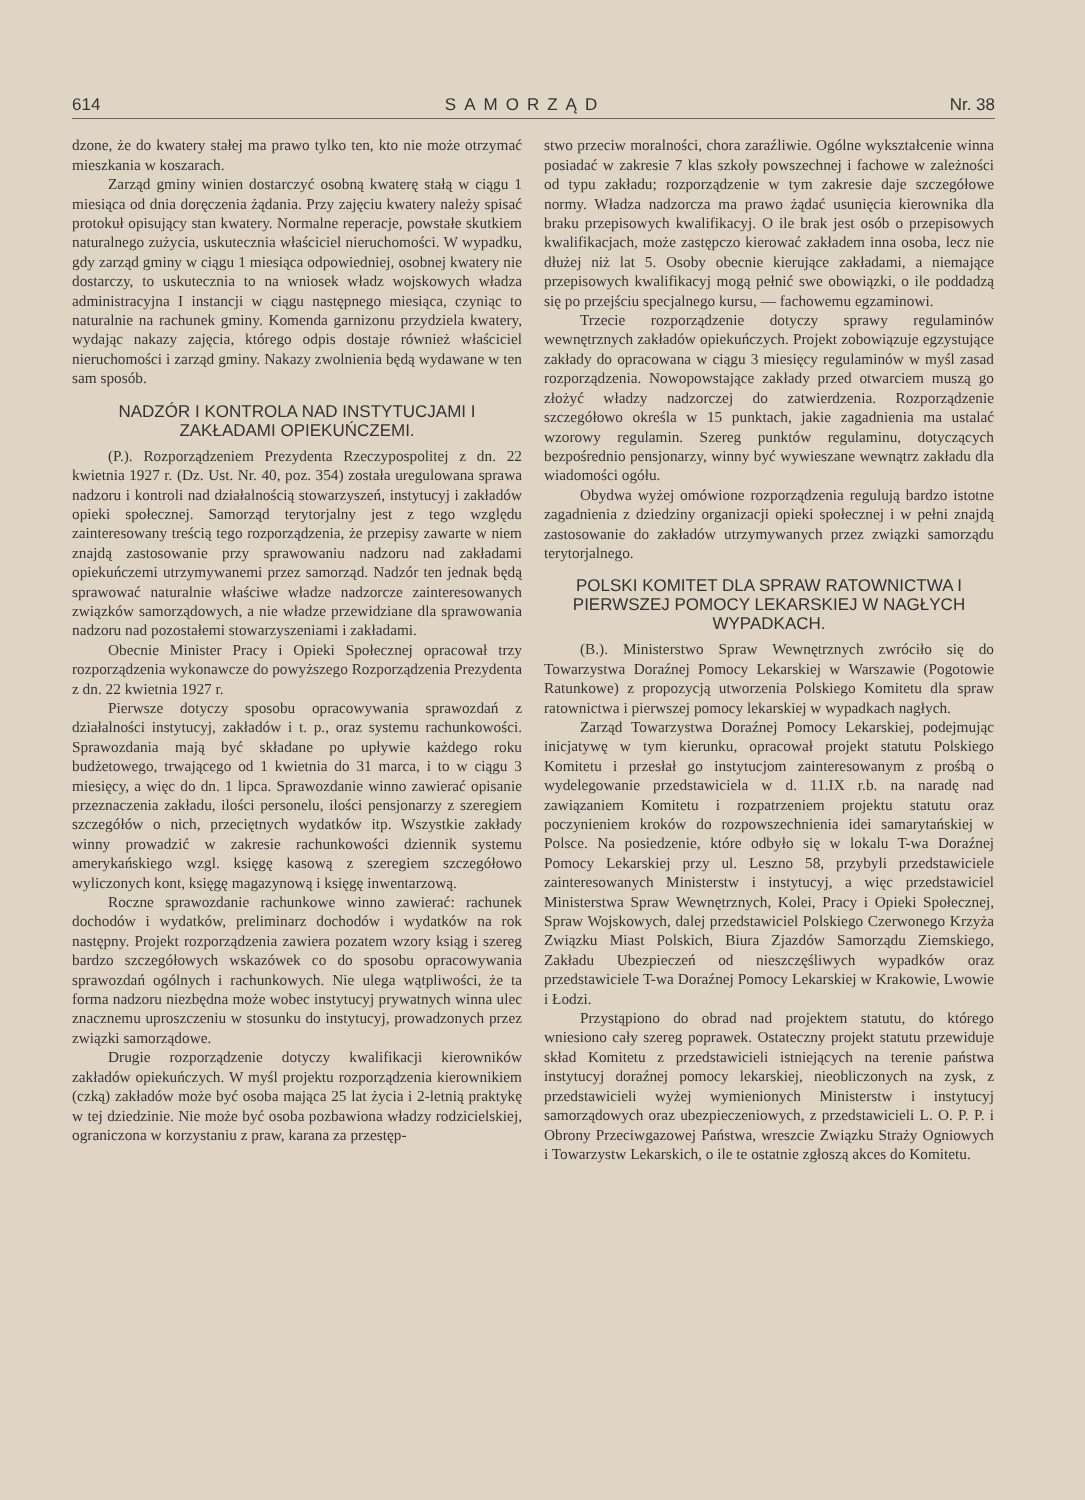614 SAMORZĄD Nr. 38
dzone, że do kwatery stałej ma prawo tylko ten, kto nie może otrzymać mieszkania w koszarach.
Zarząd gminy winien dostarczyć osobną kwaterę stałą w ciągu 1 miesiąca od dnia doręczenia żądania. Przy zajęciu kwatery należy spisać protokuł opisujący stan kwatery. Normalne reperacje, powstałe skutkiem naturalnego zużycia, uskutecznia właściciel nieruchomości. W wypadku, gdy zarząd gminy w ciągu 1 miesiąca odpowiedniej, osobnej kwatery nie dostarczy, to uskutecznia to na wniosek władz wojskowych władza administracyjna I instancji w ciągu następnego miesiąca, czyniąc to naturalnie na rachunek gminy. Komenda garnizonu przydziela kwatery, wydając nakazy zajęcia, którego odpis dostaje również właściciel nieruchomości i zarząd gminy. Nakazy zwolnienia będą wydawane w ten sam sposób.
NADZÓR I KONTROLA NAD INSTYTUCJAMI I ZAKŁADAMI OPIEKUŃCZEMI.
(P.). Rozporządzeniem Prezydenta Rzeczypospolitej z dn. 22 kwietnia 1927 r. (Dz. Ust. Nr. 40, poz. 354) została uregulowana sprawa nadzoru i kontroli nad działalnością stowarzyszeń, instytucyj i zakładów opieki społecznej. Samorząd terytorjalny jest z tego względu zainteresowany treścią tego rozporządzenia, że przepisy zawarte w niem znajdą zastosowanie przy sprawowaniu nadzoru nad zakładami opiekuńczemi utrzymywanemi przez samorząd. Nadzór ten jednak będą sprawować naturalnie właściwe władze nadzorcze zainteresowanych związków samorządowych, a nie władze przewidziane dla sprawowania nadzoru nad pozostałemi stowarzyszeniami i zakładami.
Obecnie Minister Pracy i Opieki Społecznej opracował trzy rozporządzenia wykonawcze do powyższego Rozporządzenia Prezydenta z dn. 22 kwietnia 1927 r.
Pierwsze dotyczy sposobu opracowywania sprawozdań z działalności instytucyj, zakładów i t. p., oraz systemu rachunkowości. Sprawozdania mają być składane po upływie każdego roku budżetowego, trwającego od 1 kwietnia do 31 marca, i to w ciągu 3 miesięcy, a więc do dn. 1 lipca. Sprawozdanie winno zawierać opisanie przeznaczenia zakładu, ilości personelu, ilości pensjonarzy z szeregiem szczegółów o nich, przeciętnych wydatków itp. Wszystkie zakłady winny prowadzić w zakresie rachunkowości dziennik systemu amerykańskiego wzgl. księgę kasową z szeregiem szczegółowo wyliczonych kont, księgę magazynową i księgę inwentarzową.
Roczne sprawozdanie rachunkowe winno zawierać: rachunek dochodów i wydatków, preliminarz dochodów i wydatków na rok następny. Projekt rozporządzenia zawiera pozatem wzory ksiąg i szereg bardzo szczegółowych wskazówek co do sposobu opracowywania sprawozdań ogólnych i rachunkowych. Nie ulega wątpliwości, że ta forma nadzoru niezbędna może wobec instytucyj prywatnych winna ulec znacznemu uproszczeniu w stosunku do instytucyj, prowadzonych przez związki samorządowe.
Drugie rozporządzenie dotyczy kwalifikacji kierowników zakładów opiekuńczych. W myśl projektu rozporządzenia kierownikiem (czką) zakładów może być osoba mająca 25 lat życia i 2-letnią praktykę w tej dziedzinie. Nie może być osoba pozbawiona władzy rodzicielskiej, ograniczona w korzystaniu z praw, karana za przestęp-
stwo przeciw moralności, chora zaraźliwie. Ogólne wykształcenie winna posiadać w zakresie 7 klas szkoły powszechnej i fachowe w zależności od typu zakładu; rozporządzenie w tym zakresie daje szczegółowe normy. Władza nadzorcza ma prawo żądać usunięcia kierownika dla braku przepisowych kwalifikacyj. O ile brak jest osób o przepisowych kwalifikacjach, może zastępczo kierować zakładem inna osoba, lecz nie dłużej niż lat 5. Osoby obecnie kierujące zakładami, a niemające przepisowych kwalifikacyj mogą pełnić swe obowiązki, o ile poddadzą się po przejściu specjalnego kursu, — fachowemu egzaminowi.
Trzecie rozporządzenie dotyczy sprawy regulaminów wewnętrznych zakładów opiekuńczych. Projekt zobowiązuje egzystujące zakłady do opracowana w ciągu 3 miesięcy regulaminów w myśl zasad rozporządzenia. Nowopowstające zakłady przed otwarciem muszą go złożyć władzy nadzorczej do zatwierdzenia. Rozporządzenie szczegółowo określa w 15 punktach, jakie zagadnienia ma ustalać wzorowy regulamin. Szereg punktów regulaminu, dotyczących bezpośrednio pensjonarzy, winny być wywieszane wewnątrz zakładu dla wiadomości ogółu.
Obydwa wyżej omówione rozporządzenia regulują bardzo istotne zagadnienia z dziedziny organizacji opieki społecznej i w pełni znajdą zastosowanie do zakładów utrzymywanych przez związki samorządu terytorjalnego.
POLSKI KOMITET DLA SPRAW RATOWNICTWA I PIERWSZEJ POMOCY LEKARSKIEJ W NAGŁYCH WYPADKACH.
(B.). Ministerstwo Spraw Wewnętrznych zwróciło się do Towarzystwa Doraźnej Pomocy Lekarskiej w Warszawie (Pogotowie Ratunkowe) z propozycją utworzenia Polskiego Komitetu dla spraw ratownictwa i pierwszej pomocy lekarskiej w wypadkach nagłych.
Zarząd Towarzystwa Doraźnej Pomocy Lekarskiej, podejmując inicjatywę w tym kierunku, opracował projekt statutu Polskiego Komitetu i przesłał go instytucjom zainteresowanym z prośbą o wydelegowanie przedstawiciela w d. 11.IX r.b. na naradę nad zawiązaniem Komitetu i rozpatrzeniem projektu statutu oraz poczynieniem kroków do rozpowszechnienia idei samarytańskiej w Polsce. Na posiedzenie, które odbyło się w lokalu T-wa Doraźnej Pomocy Lekarskiej przy ul. Leszno 58, przybyli przedstawiciele zainteresowanych Ministerstw i instytucyj, a więc przedstawiciel Ministerstwa Spraw Wewnętrznych, Kolei, Pracy i Opieki Społecznej, Spraw Wojskowych, dalej przedstawiciel Polskiego Czerwonego Krzyża Związku Miast Polskich, Biura Zjazdów Samorządu Ziemskiego, Zakładu Ubezpieczeń od nieszczęśliwych wypadków oraz przedstawiciele T-wa Doraźnej Pomocy Lekarskiej w Krakowie, Lwowie i Łodzi.
Przystąpiono do obrad nad projektem statutu, do którego wniesiono cały szereg poprawek. Ostateczny projekt statutu przewiduje skład Komitetu z przedstawicieli istniejących na terenie państwa instytucyj doraźnej pomocy lekarskiej, nieobliczonych na zysk, z przedstawicieli wyżej wymienionych Ministerstw i instytucyj samorządowych oraz ubezpieczeniowych, z przedstawicieli L. O. P. P. i Obrony Przeciwgazowej Państwa, wreszcie Związku Straży Ogniowych i Towarzystw Lekarskich, o ile te ostatnie zgłoszą akces do Komitetu.